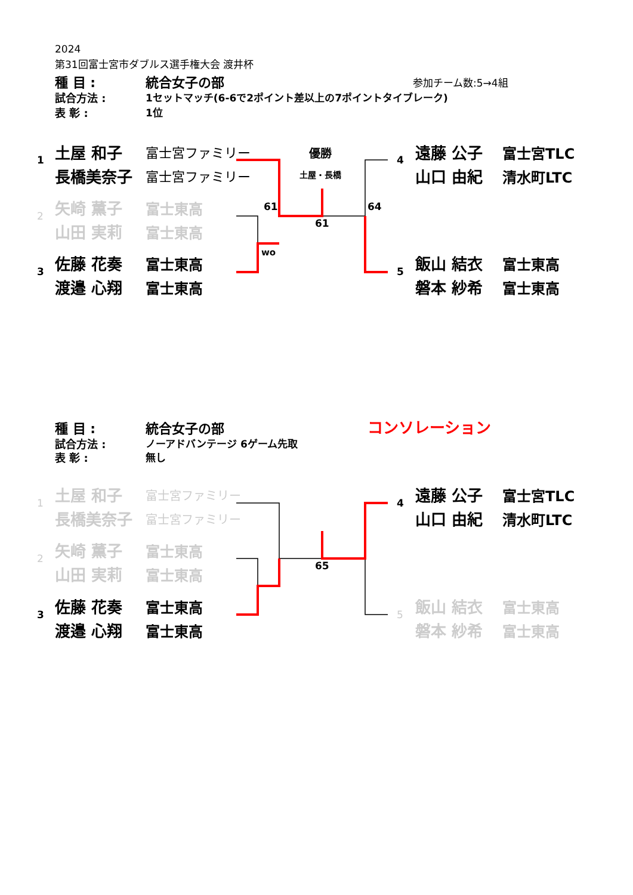2024
第31回富士宮市ダブルス選手権大会 渡井杯
種 目 : 統合女子の部 参加チーム数:5→4組
試合方法 : 1セットマッチ(6-6で2ポイント差以上の7ポイントタイブレーク)
表 彰 : 1位
1
土屋 和子 富士宮ファミリー
長橋美奈子 富士宮ファミリー
2
矢崎 薫子 富士東高
山田 実莉 富士東高
3
佐藤 花奏 富士東高
渡邉 心翔 富士東高
優勝
土屋・長橋
61 64
61
wo
4
遠藤 公子 富士宮TLC
山口 由紀 清水町LTC
5
飯山 結衣 富士東高
磐本 紗希 富士東高
種 目 : 統合女子の部 コンソレーション
試合方法 : ノーアドバンテージ 6ゲーム先取
表 彰 : 無し
1
土屋 和子 富士宮ファミリー
長橋美奈子 富士宮ファミリー
2
矢崎 薫子 富士東高
山田 実莉 富士東高
3
佐藤 花奏 富士東高
渡邉 心翔 富士東高
65
4
遠藤 公子 富士宮TLC
山口 由紀 清水町LTC
5
飯山 結衣 富士東高
磐本 紗希 富士東高